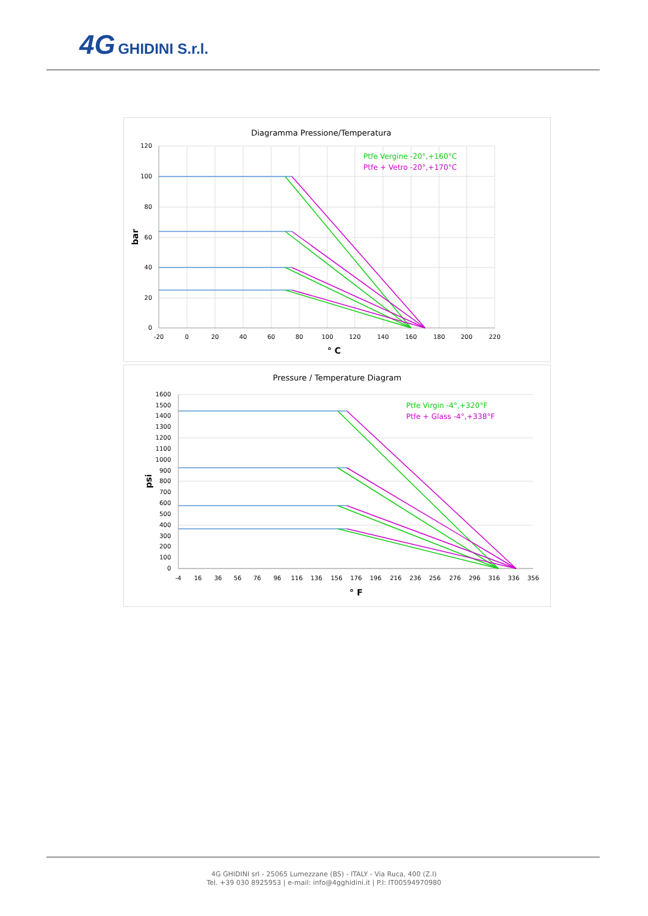4G GHIDINI S.r.l.
Diagramma Pressione/Temperatura
120
100
80
60
40
20
0
-20
0
20
40
60
80
100
120
140
160
180
200
220
° C
bar
Ptfe Vergine -20°,+160°C
Ptfe + Vetro -20°,+170°C
Pressure / Temperature Diagram
1600
1500
1400
1300
1200
1100
1000
900
800
700
600
500
400
300
200
100
0
-4
16
36
56
76
96
116
136
156
176
196
216
236
256
276
296
316
336
356
° F
psi
Ptfe Virgin -4°,+320°F
Ptfe + Glass -4°,+338°F
4G GHIDINI srl - 25065 Lumezzane (BS) - ITALY - Via Ruca, 400 (Z.I)
Tel. +39 030 8925953 | e-mail: info@4gghidini.it | P.I: IT00594970980